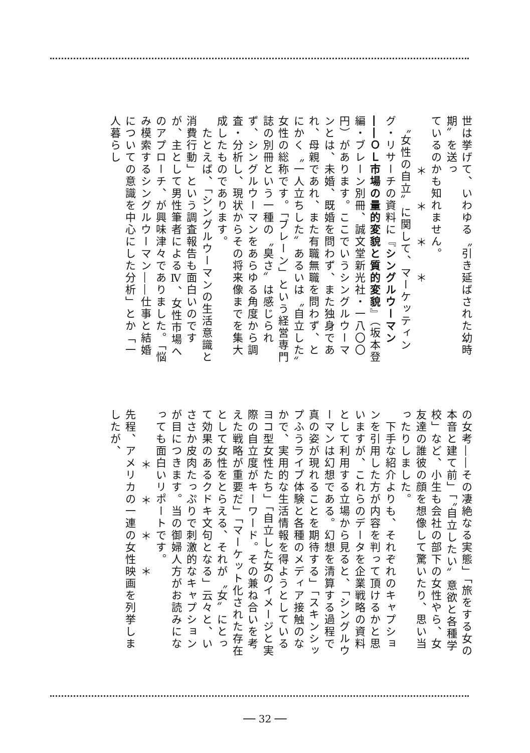世は挙げて、いわゆる〝引き延ばされた幼時期〟を送っ
ているのかも知れません。
＊＊＊＊
　〝女性の自立〟に関して、マーケッティング・リサーチの資料に『シングルウーマン――ＯＬ市場の量的変貌と質的変貌』（坂本登編・ブレーン別冊、誠文堂新光社・一八〇〇円）があります。ここでいうシングルウーマンとは、未婚、既婚を問わず、また独身であれ、母親であれ、また有職無職を問わず、とにかく〝一人立ちした〟あるいは〝自立した〟女性の総称です。「ブレーン」という経営専門誌の別冊という一種の〝臭さ〟は感じられず、シングルウーマンをあらゆる角度から調査・分析し、現状からその将来像までを集大成したものであります。
　たとえば、「シングルウーマンの生活意識と消費行動」という調査報告も面白いのですが、主として男性筆者によるⅣ、女性市場へのアプローチ、が興味津々でありました。「悩み模索するシングルウーマン――仕事と結婚についての意識を中心にした分析」とか「一人暮らし
の女考――その凄絶なる実態」「旅をする女の本音と建て前」「〝自立したい〟意欲と各種学校」など、小生も会社の部下の女性やら、女友達の誰彼の顔を想像して驚いたり、思い当ったりしました。
　下手な紹介よりも、それぞれのキャプションを引用した方が内容を判って頂けるかと思いますが、これらのデータを企業戦略の資料として利用する立場から見ると、「シングルウーマンは幻想である。幻想を清算する過程で真の姿が現れることを期待する」「スキンシップふうライブ体験と各種のメディア接触のなかで、実用的な生活情報を得ようとしているヨコ型女性たち」「自立した女のイメージと実際の自立度がキーワード。その兼ね合いを考えた戦略が重要だ」「マーケット化された存在として女性をとらえる、それが〝女〟にとって効果のあるクドキ文句となる」云々と、いささか皮肉たっぷりで刺激的なキャプションが目につきます。当の御婦人方がお読みになっても面白いリポートです。
＊＊＊＊
先程、アメリカの一連の女性映画を列挙しましたが、
── 32 ──